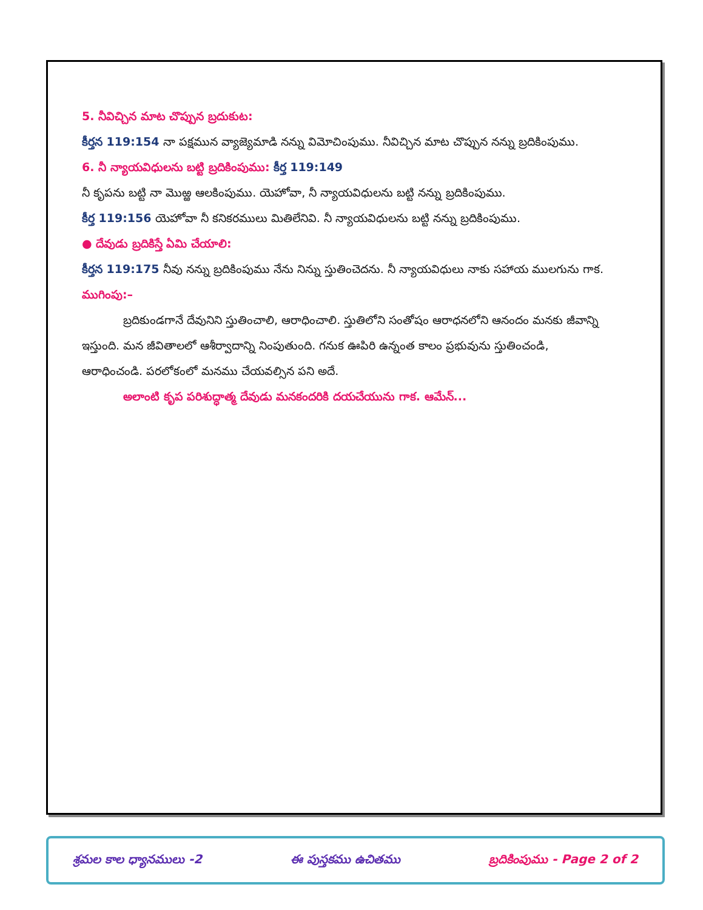5. నీవిచ్చిన మాట చొప్పున బ్రదుకుట:
కీర్తన 119:154 నా పక్షమున వ్యాజ్యెమాడి నన్ను విమోచింపుము. నీవిచ్చిన మాట చొప్పున నన్ను బ్రదికింపుము.
6. నీ న్యాయవిధులను బట్టి బ్రదికింపుము: కీర్త 119:149
నీ కృపను బట్టి నా మొఱ్ఱ ఆలకింపుము. యెహోవా, నీ న్యాయవిధులను బట్టి నన్ను బ్రదికింపుము.
కీర్త 119:156 యెహోవా నీ కనికరములు మితిలేనివి. నీ న్యాయవిధులను బట్టి నన్ను బ్రదికింపుము.
● దేవుడు బ్రదికిస్తే ఏమి చేయాలి:
కీర్తన 119:175 నీవు నన్ను బ్రదికింపుము నేను నిన్ను స్తుతించెదను. నీ న్యాయవిధులు నాకు సహాయ ములగును గాక.
ముగింపు:–
బ్రదికుండగానే దేవునిని స్తుతించాలి, ఆరాధించాలి. స్తుతిలోని సంతోషం ఆరాధనలోని ఆనందం మనకు జీవాన్ని ఇస్తుంది. మన జీవితాలలో ఆశీర్వాదాన్ని నింపుతుంది. గనుక ఊపిరి ఉన్నంత కాలం ప్రభువును స్తుతించండి, ఆరాధించండి. పరలోకంలో మనము చేయవల్సిన పని అదే.
అలాంటి కృప పరిశుద్ధాత్మ దేవుడు మనకందరికి దయచేయును గాక. ఆమేన్...
శ్రమల కాల ధ్యానములు -2 ఈ పుస్తకము ఉచితము బ్రదికింపుము - Page 2 of 2